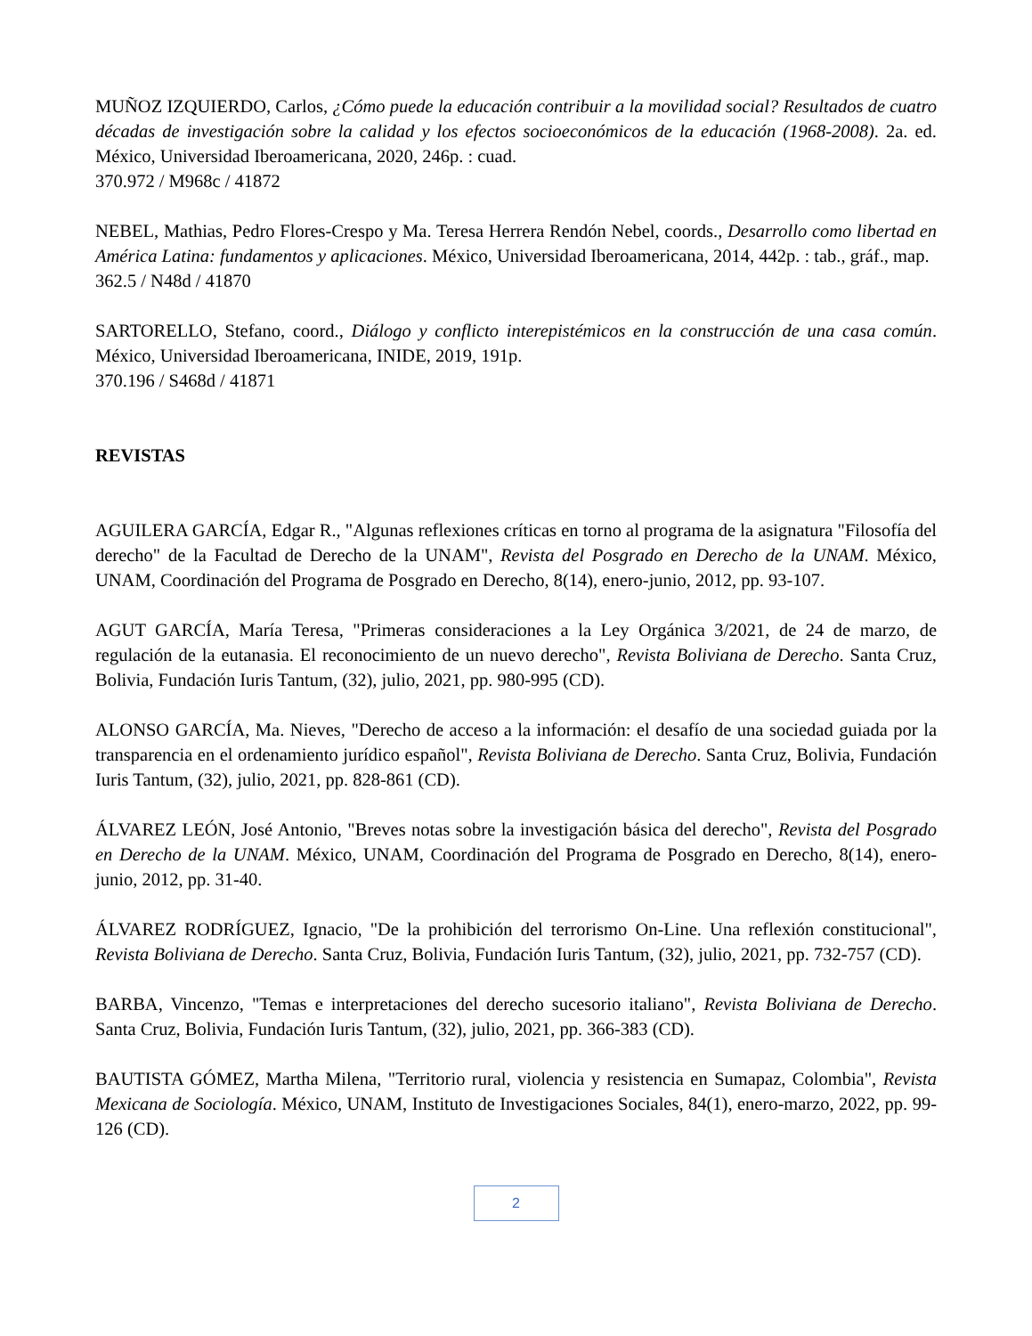MUÑOZ IZQUIERDO, Carlos, ¿Cómo puede la educación contribuir a la movilidad social? Resultados de cuatro décadas de investigación sobre la calidad y los efectos socioeconómicos de la educación (1968-2008). 2a. ed. México, Universidad Iberoamericana, 2020, 246p. : cuad.
370.972 / M968c / 41872
NEBEL, Mathias, Pedro Flores-Crespo y Ma. Teresa Herrera Rendón Nebel, coords., Desarrollo como libertad en América Latina: fundamentos y aplicaciones. México, Universidad Iberoamericana, 2014, 442p. : tab., gráf., map.
362.5 / N48d / 41870
SARTORELLO, Stefano, coord., Diálogo y conflicto interepistémicos en la construcción de una casa común. México, Universidad Iberoamericana, INIDE, 2019, 191p.
370.196 / S468d / 41871
REVISTAS
AGUILERA GARCÍA, Edgar R., "Algunas reflexiones críticas en torno al programa de la asignatura "Filosofía del derecho" de la Facultad de Derecho de la UNAM", Revista del Posgrado en Derecho de la UNAM. México, UNAM, Coordinación del Programa de Posgrado en Derecho, 8(14), enero-junio, 2012, pp. 93-107.
AGUT GARCÍA, María Teresa, "Primeras consideraciones a la Ley Orgánica 3/2021, de 24 de marzo, de regulación de la eutanasia. El reconocimiento de un nuevo derecho", Revista Boliviana de Derecho. Santa Cruz, Bolivia, Fundación Iuris Tantum, (32), julio, 2021, pp. 980-995 (CD).
ALONSO GARCÍA, Ma. Nieves, "Derecho de acceso a la información: el desafío de una sociedad guiada por la transparencia en el ordenamiento jurídico español", Revista Boliviana de Derecho. Santa Cruz, Bolivia, Fundación Iuris Tantum, (32), julio, 2021, pp. 828-861 (CD).
ÁLVAREZ LEÓN, José Antonio, "Breves notas sobre la investigación básica del derecho", Revista del Posgrado en Derecho de la UNAM. México, UNAM, Coordinación del Programa de Posgrado en Derecho, 8(14), enero-junio, 2012, pp. 31-40.
ÁLVAREZ RODRÍGUEZ, Ignacio, "De la prohibición del terrorismo On-Line. Una reflexión constitucional", Revista Boliviana de Derecho. Santa Cruz, Bolivia, Fundación Iuris Tantum, (32), julio, 2021, pp. 732-757 (CD).
BARBA, Vincenzo, "Temas e interpretaciones del derecho sucesorio italiano", Revista Boliviana de Derecho. Santa Cruz, Bolivia, Fundación Iuris Tantum, (32), julio, 2021, pp. 366-383 (CD).
BAUTISTA GÓMEZ, Martha Milena, "Territorio rural, violencia y resistencia en Sumapaz, Colombia", Revista Mexicana de Sociología. México, UNAM, Instituto de Investigaciones Sociales, 84(1), enero-marzo, 2022, pp. 99-126 (CD).
2